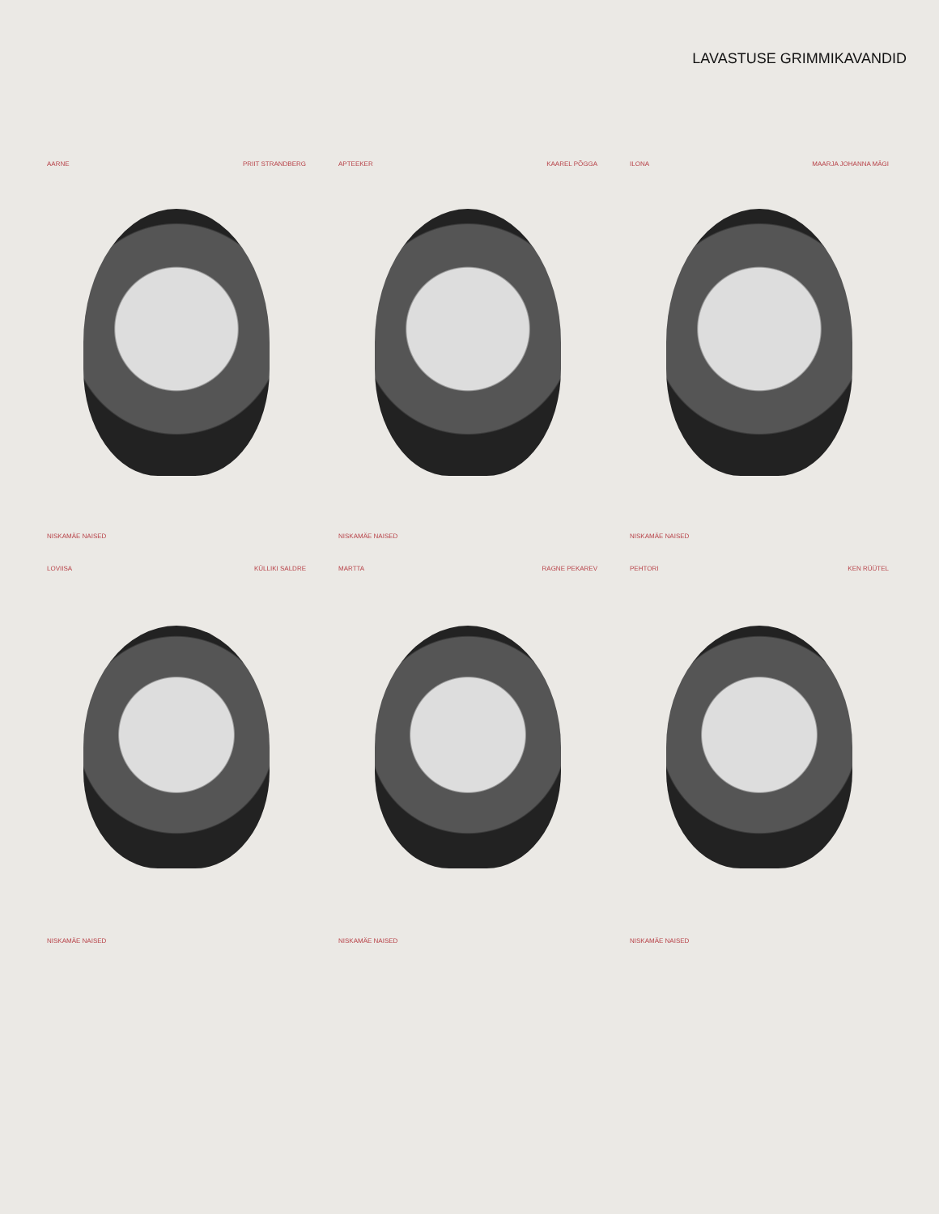LAVASTUSE GRIMMIKAVANDID
AARNE PRIIT STRANDBERG
NISKAMÄE NAISED
APTEEKER KAAREL PÕGGA
NISKAMÄE NAISED
ILONA MAARJA JOHANNA MÄGI
NISKAMÄE NAISED
LOVIISA KÜLLIKI SALDRE
NISKAMÄE NAISED
MARTTA RAGNE PEKAREV
NISKAMÄE NAISED
PEHTORI KEN RÜÜTEL
NISKAMÄE NAISED